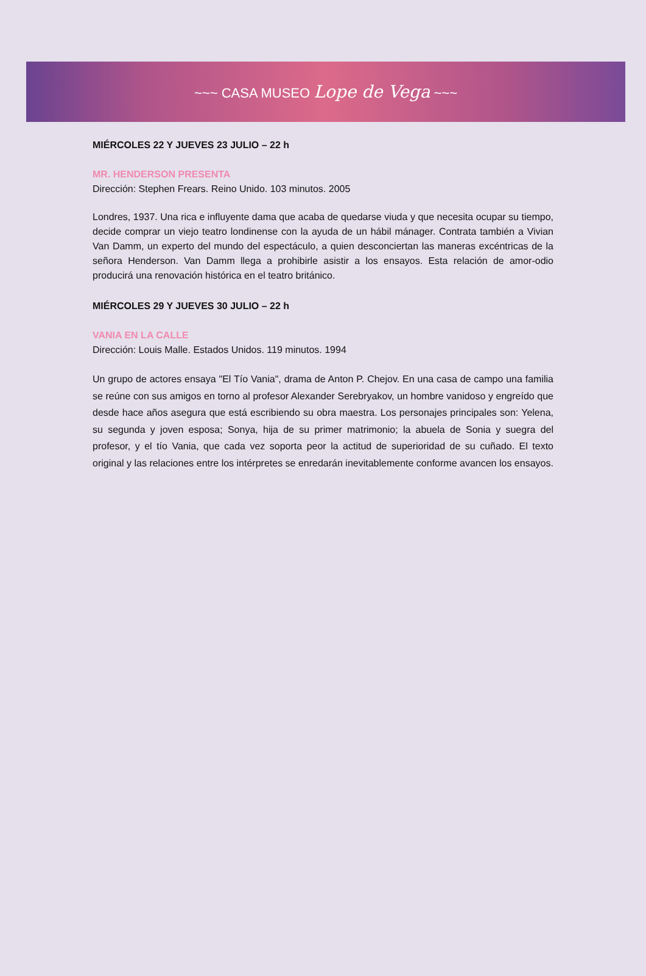~~~ CASA MUSEO Lope de Vega ~~~
MIÉRCOLES 22 Y JUEVES 23 JULIO – 22 h
MR. HENDERSON PRESENTA
Dirección: Stephen Frears. Reino Unido. 103 minutos. 2005
Londres, 1937. Una rica e influyente dama que acaba de quedarse viuda y que necesita ocupar su tiempo, decide comprar un viejo teatro londinense con la ayuda de un hábil mánager. Contrata también a Vivian Van Damm, un experto del mundo del espectáculo, a quien desconciertan las maneras excéntricas de la señora Henderson. Van Damm llega a prohibirle asistir a los ensayos. Esta relación de amor-odio producirá una renovación histórica en el teatro británico.
MIÉRCOLES 29 Y JUEVES 30 JULIO – 22 h
VANIA EN LA CALLE
Dirección: Louis Malle. Estados Unidos. 119 minutos. 1994
Un grupo de actores ensaya "El Tío Vania", drama de Anton P. Chejov. En una casa de campo una familia se reúne con sus amigos en torno al profesor Alexander Serebryakov, un hombre vanidoso y engreído que desde hace años asegura que está escribiendo su obra maestra. Los personajes principales son: Yelena, su segunda y joven esposa; Sonya, hija de su primer matrimonio; la abuela de Sonia y suegra del profesor, y el tío Vania, que cada vez soporta peor la actitud de superioridad de su cuñado. El texto original y las relaciones entre los intérpretes se enredarán inevitablemente conforme avancen los ensayos.